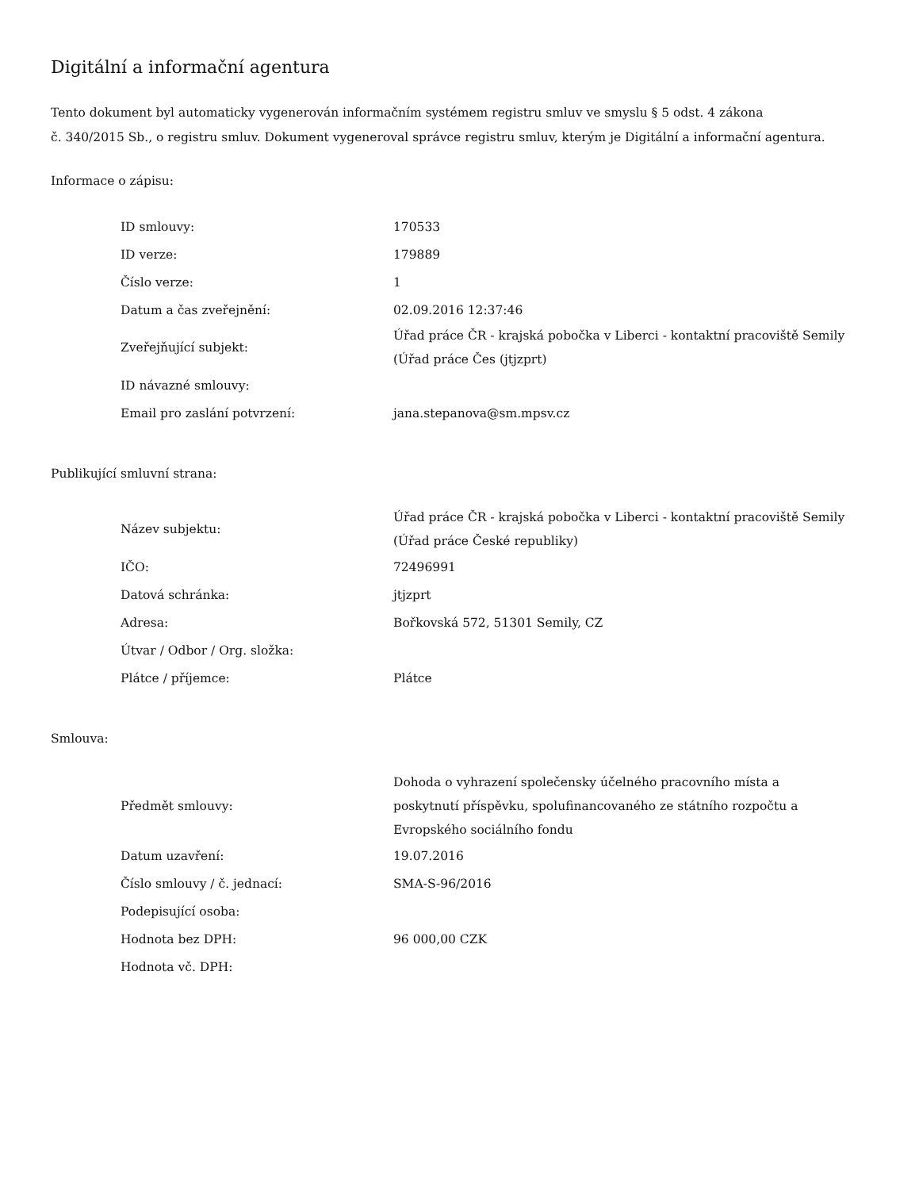Digitální a informační agentura
Tento dokument byl automaticky vygenerován informačním systémem registru smluv ve smyslu § 5 odst. 4 zákona
č. 340/2015 Sb., o registru smluv. Dokument vygeneroval správce registru smluv, kterým je Digitální a informační agentura.
Informace o zápisu:
| ID smlouvy: | 170533 |
| ID verze: | 179889 |
| Číslo verze: | 1 |
| Datum a čas zveřejnění: | 02.09.2016 12:37:46 |
| Zveřejňující subjekt: | Úřad práce ČR - krajská pobočka v Liberci - kontaktní pracoviště Semily (Úřad práce Čes (jtjzprt) |
| ID návazné smlouvy: | |
| Email pro zaslání potvrzení: | jana.stepanova@sm.mpsv.cz |
Publikující smluvní strana:
| Název subjektu: | Úřad práce ČR - krajská pobočka v Liberci - kontaktní pracoviště Semily (Úřad práce České republiky) |
| IČO: | 72496991 |
| Datová schránka: | jtjzprt |
| Adresa: | Bořkovská 572, 51301 Semily, CZ |
| Útvar / Odbor / Org. složka: | |
| Plátce / příjemce: | Plátce |
Smlouva:
| Předmět smlouvy: | Dohoda o vyhrazení společensky účelného pracovního místa a poskytnutí příspěvku, spolufinancovaného ze státního rozpočtu a Evropského sociálního fondu |
| Datum uzavření: | 19.07.2016 |
| Číslo smlouvy / č. jednací: | SMA-S-96/2016 |
| Podepisující osoba: | |
| Hodnota bez DPH: | 96 000,00 CZK |
| Hodnota vč. DPH: | |